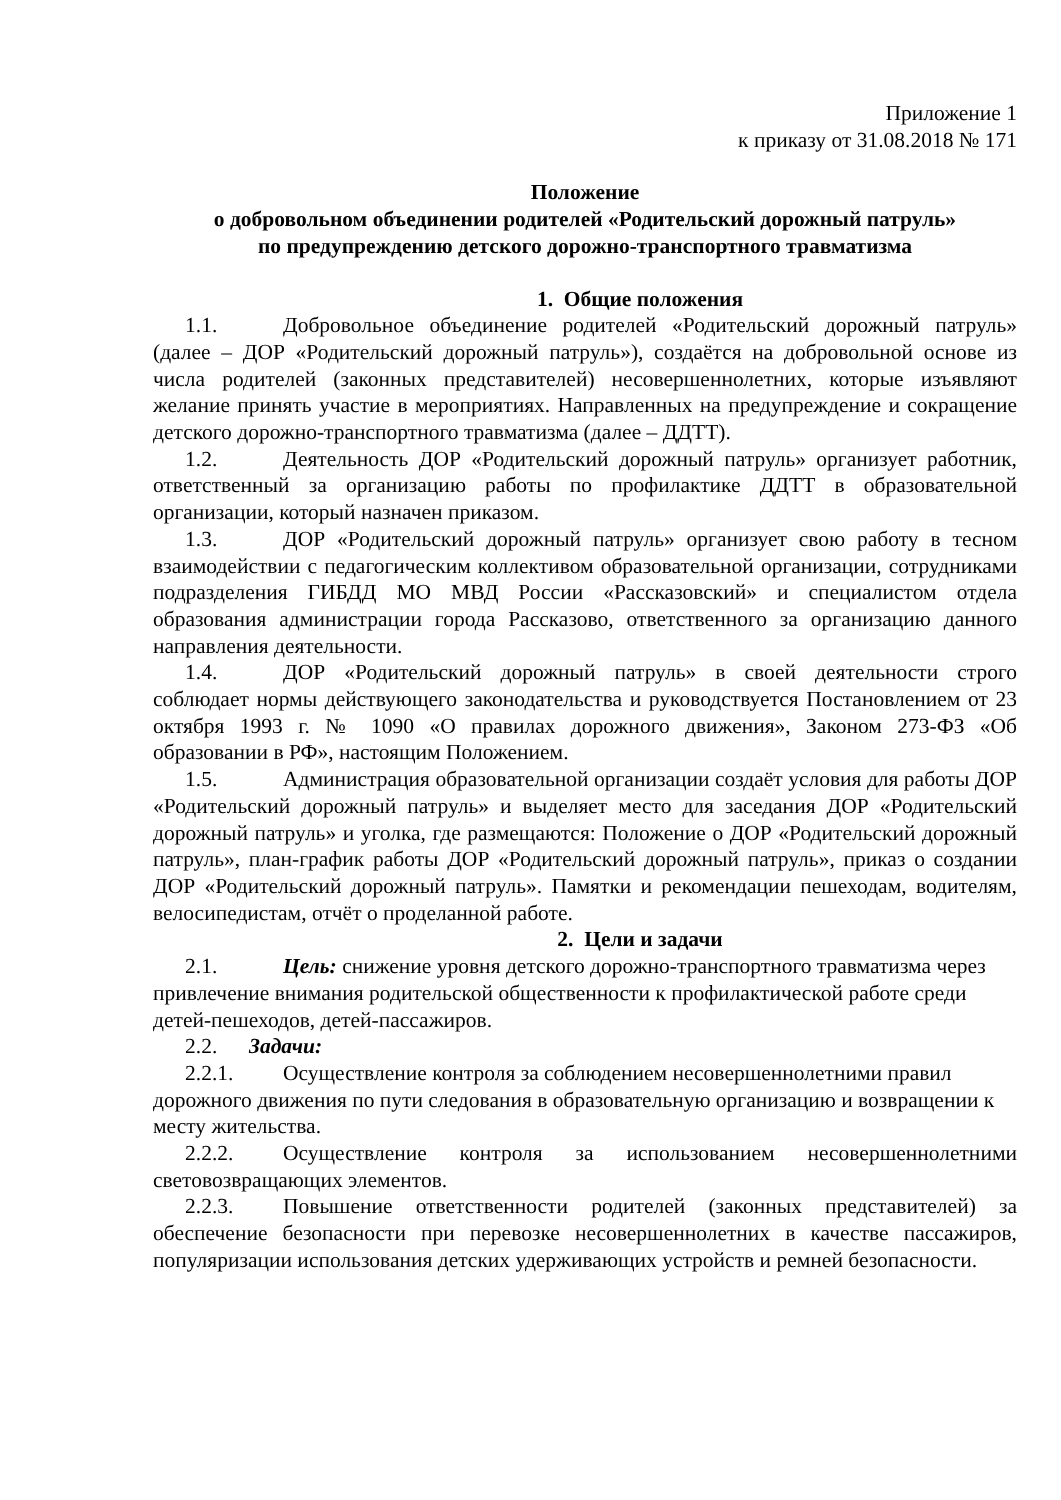Приложение 1
к приказу от 31.08.2018 № 171
Положение
о добровольном объединении родителей «Родительский дорожный патруль»
по предупреждению детского дорожно-транспортного травматизма
1. Общие положения
1.1. Добровольное объединение родителей «Родительский дорожный патруль» (далее – ДОР «Родительский дорожный патруль»), создаётся на добровольной основе из числа родителей (законных представителей) несовершеннолетних, которые изъявляют желание принять участие в мероприятиях. Направленных на предупреждение и сокращение детского дорожно-транспортного травматизма (далее – ДДТТ).
1.2. Деятельность ДОР «Родительский дорожный патруль» организует работник, ответственный за организацию работы по профилактике ДДТТ в образовательной организации, который назначен приказом.
1.3. ДОР «Родительский дорожный патруль» организует свою работу в тесном взаимодействии с педагогическим коллективом образовательной организации, сотрудниками подразделения ГИБДД МО МВД России «Рассказовский» и специалистом отдела образования администрации города Рассказово, ответственного за организацию данного направления деятельности.
1.4. ДОР «Родительский дорожный патруль» в своей деятельности строго соблюдает нормы действующего законодательства и руководствуется Постановлением от 23 октября 1993 г. № 1090 «О правилах дорожного движения», Законом 273-ФЗ «Об образовании в РФ», настоящим Положением.
1.5. Администрация образовательной организации создаёт условия для работы ДОР «Родительский дорожный патруль» и выделяет место для заседания ДОР «Родительский дорожный патруль» и уголка, где размещаются: Положение о ДОР «Родительский дорожный патруль», план-график работы ДОР «Родительский дорожный патруль», приказ о создании ДОР «Родительский дорожный патруль». Памятки и рекомендации пешеходам, водителям, велосипедистам, отчёт о проделанной работе.
2. Цели и задачи
2.1. Цель: снижение уровня детского дорожно-транспортного травматизма через привлечение внимания родительской общественности к профилактической работе среди детей-пешеходов, детей-пассажиров.
2.2. Задачи:
2.2.1. Осуществление контроля за соблюдением несовершеннолетними правил дорожного движения по пути следования в образовательную организацию и возвращении к месту жительства.
2.2.2. Осуществление контроля за использованием несовершеннолетними световозвращающих элементов.
2.2.3. Повышение ответственности родителей (законных представителей) за обеспечение безопасности при перевозке несовершеннолетних в качестве пассажиров, популяризации использования детских удерживающих устройств и ремней безопасности.